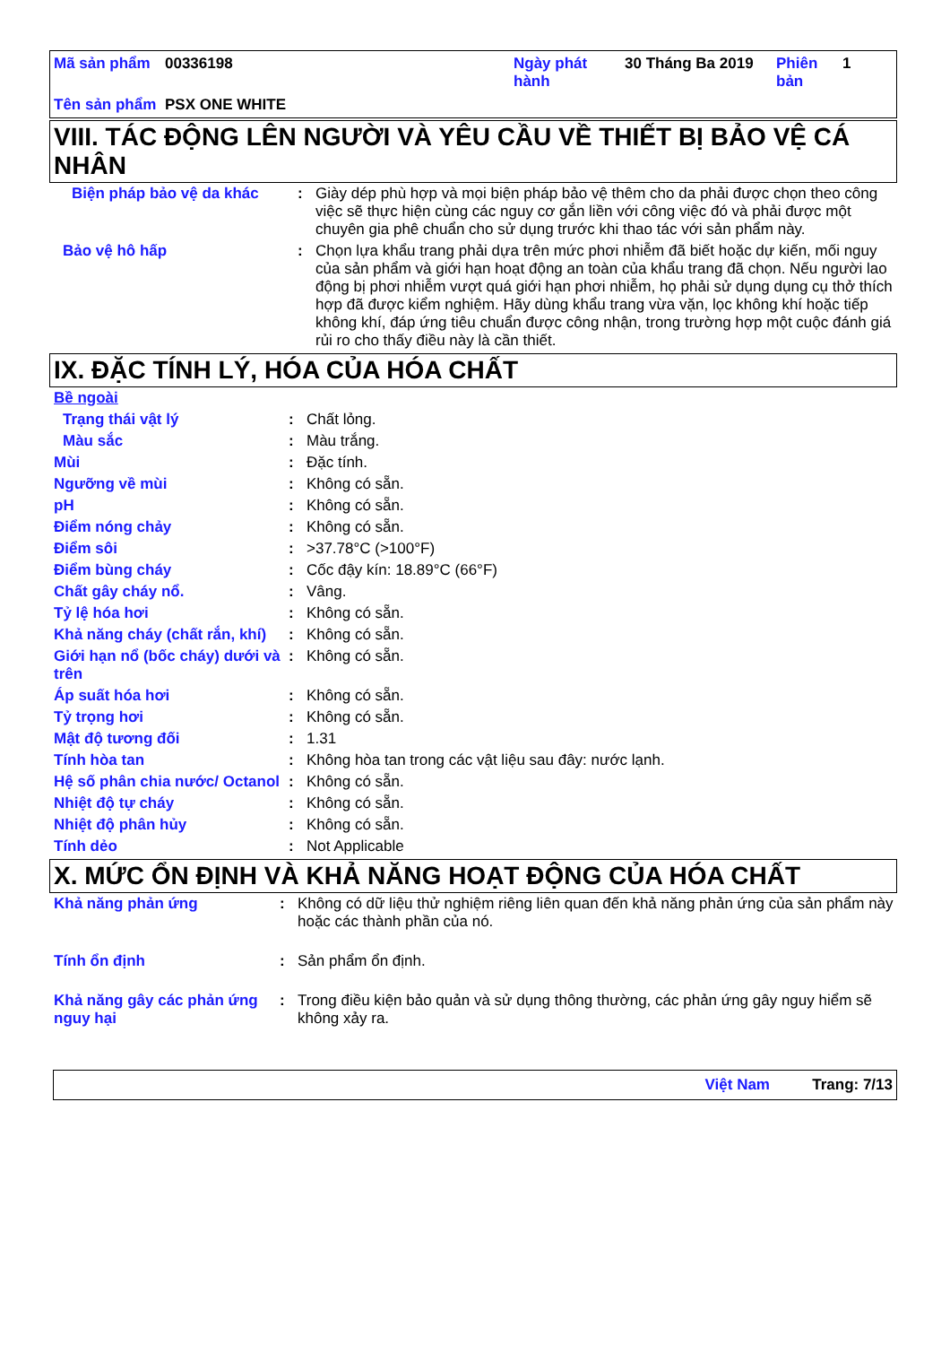| Mã sản phẩm | 00336198 | Ngày phát hành | 30 Tháng Ba 2019 | Phiên bản | 1 |
| Tên sản phẩm | PSX ONE WHITE | | | | |
VIII. TÁC ĐỘNG LÊN NGƯỜI VÀ YÊU CẦU VỀ THIẾT BỊ BẢO VỆ CÁ NHÂN
| Biện pháp bảo vệ da khác | : | Giày dép phù hợp và mọi biện pháp bảo vệ thêm cho da phải được chọn theo công việc sẽ thực hiện cùng các nguy cơ gắn liền với công việc đó và phải được một chuyên gia phê chuẩn cho sử dụng trước khi thao tác với sản phẩm này. |
| Bảo vệ hô hấp | : | Chọn lựa khẩu trang phải dựa trên mức phơi nhiễm đã biết hoặc dự kiến, mối nguy của sản phẩm và giới hạn hoạt động an toàn của khẩu trang đã chọn. Nếu người lao động bị phơi nhiễm vượt quá giới hạn phơi nhiễm, họ phải sử dụng dụng cụ thở thích hợp đã được kiểm nghiệm. Hãy dùng khẩu trang vừa vặn, lọc không khí hoặc tiếp không khí, đáp ứng tiêu chuẩn được công nhận, trong trường hợp một cuộc đánh giá rủi ro cho thấy điều này là cần thiết. |
IX. ĐẶC TÍNH LÝ, HÓA CỦA HÓA CHẤT
| Bề ngoài | | |
| Trạng thái vật lý | : | Chất lỏng. |
| Màu sắc | : | Màu trắng. |
| Mùi | : | Đặc tính. |
| Ngưỡng về mùi | : | Không có sẵn. |
| pH | : | Không có sẵn. |
| Điểm nóng chảy | : | Không có sẵn. |
| Điểm sôi | : | >37.78°C (>100°F) |
| Điểm bùng cháy | : | Cốc đậy kín: 18.89°C (66°F) |
| Chất gây cháy nổ. | : | Vâng. |
| Tỷ lệ hóa hơi | : | Không có sẵn. |
| Khả năng cháy (chất rắn, khí) | : | Không có sẵn. |
| Giới hạn nổ (bốc cháy) dưới và trên | : | Không có sẵn. |
| Áp suất hóa hơi | : | Không có sẵn. |
| Tỷ trọng hơi | : | Không có sẵn. |
| Mật độ tương đối | : | 1.31 |
| Tính hòa tan | : | Không hòa tan trong các vật liệu sau đây: nước lạnh. |
| Hệ số phân chia nước/ Octanol | : | Không có sẵn. |
| Nhiệt độ tự cháy | : | Không có sẵn. |
| Nhiệt độ phân hủy | : | Không có sẵn. |
| Tính dẻo | : | Not Applicable |
X. MỨC ỔN ĐỊNH VÀ KHẢ NĂNG HOẠT ĐỘNG CỦA HÓA CHẤT
| Khả năng phản ứng | : | Không có dữ liệu thử nghiệm riêng liên quan đến khả năng phản ứng của sản phẩm này hoặc các thành phần của nó. |
| Tính ổn định | : | Sản phẩm ổn định. |
| Khả năng gây các phản ứng nguy hại | : | Trong điều kiện bảo quản và sử dụng thông thường, các phản ứng gây nguy hiểm sẽ không xảy ra. |
Việt Nam Trang: 7/13